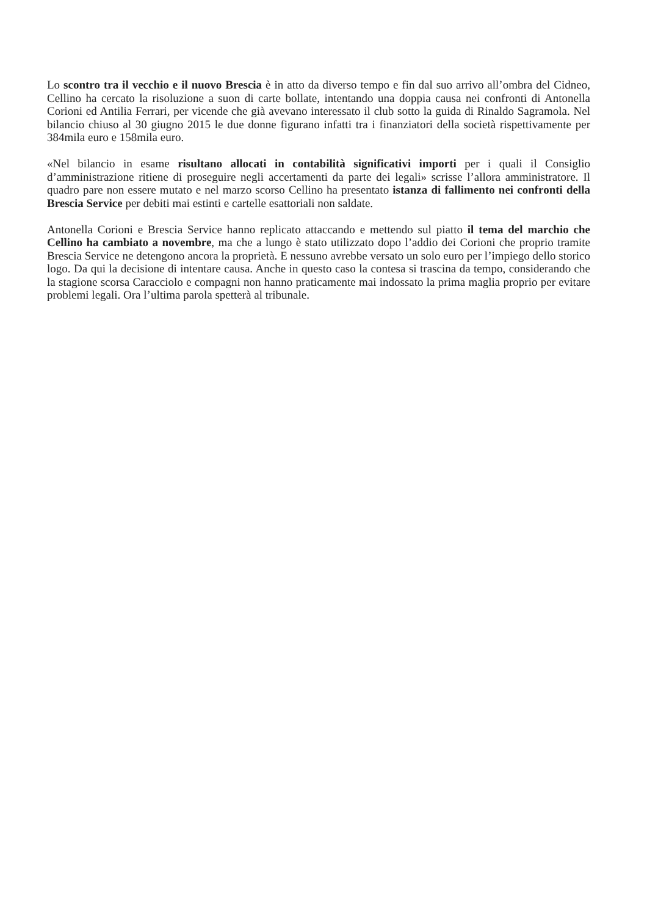Lo scontro tra il vecchio e il nuovo Brescia è in atto da diverso tempo e fin dal suo arrivo all’ombra del Cidneo, Cellino ha cercato la risoluzione a suon di carte bollate, intentando una doppia causa nei confronti di Antonella Corioni ed Antilia Ferrari, per vicende che già avevano interessato il club sotto la guida di Rinaldo Sagramola. Nel bilancio chiuso al 30 giugno 2015 le due donne figurano infatti tra i finanziatori della società rispettivamente per 384mila euro e 158mila euro.
«Nel bilancio in esame risultano allocati in contabilità significativi importi per i quali il Consiglio d’amministrazione ritiene di proseguire negli accertamenti da parte dei legali» scrisse l’allora amministratore. Il quadro pare non essere mutato e nel marzo scorso Cellino ha presentato istanza di fallimento nei confronti della Brescia Service per debiti mai estinti e cartelle esattoriali non saldate.
Antonella Corioni e Brescia Service hanno replicato attaccando e mettendo sul piatto il tema del marchio che Cellino ha cambiato a novembre, ma che a lungo è stato utilizzato dopo l’addio dei Corioni che proprio tramite Brescia Service ne detengono ancora la proprietà. E nessuno avrebbe versato un solo euro per l’impiego dello storico logo. Da qui la decisione di intentare causa. Anche in questo caso la contesa si trascina da tempo, considerando che la stagione scorsa Caracciolo e compagni non hanno praticamente mai indossato la prima maglia proprio per evitare problemi legali. Ora l’ultima parola spetterà al tribunale.